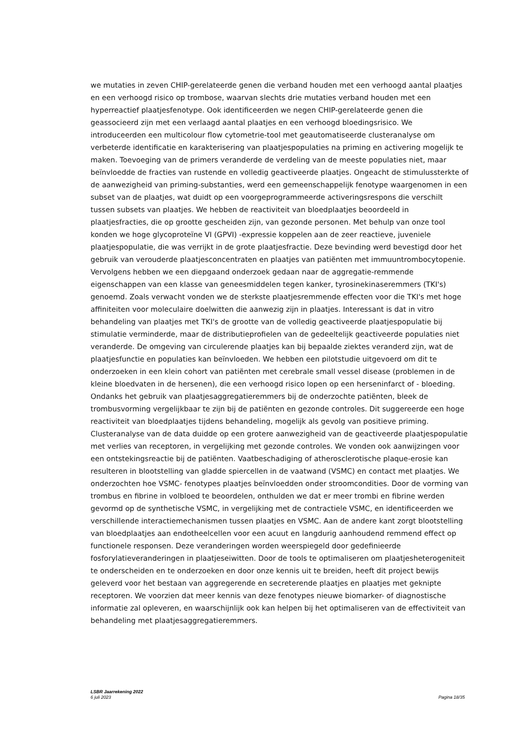we mutaties in zeven CHIP-gerelateerde genen die verband houden met een verhoogd aantal plaatjes en een verhoogd risico op trombose, waarvan slechts drie mutaties verband houden met een hyperreactief plaatjesfenotype. Ook identificeerden we negen CHIP-gerelateerde genen die geassocieerd zijn met een verlaagd aantal plaatjes en een verhoogd bloedingsrisico. We introduceerden een multicolour flow cytometrie-tool met geautomatiseerde clusteranalyse om verbeterde identificatie en karakterisering van plaatjespopulaties na priming en activering mogelijk te maken. Toevoeging van de primers veranderde de verdeling van de meeste populaties niet, maar beïnvloedde de fracties van rustende en volledig geactiveerde plaatjes. Ongeacht de stimulussterkte of de aanwezigheid van priming-substanties, werd een gemeenschappelijk fenotype waargenomen in een subset van de plaatjes, wat duidt op een voorgeprogrammeerde activeringsrespons die verschilt tussen subsets van plaatjes. We hebben de reactiviteit van bloedplaatjes beoordeeld in plaatjesfracties, die op grootte gescheiden zijn, van gezonde personen. Met behulp van onze tool konden we hoge glycoproteïne VI (GPVI) -expressie koppelen aan de zeer reactieve, juveniele plaatjespopulatie, die was verrijkt in de grote plaatjesfractie. Deze bevinding werd bevestigd door het gebruik van verouderde plaatjesconcentraten en plaatjes van patiënten met immuuntrombocytopenie. Vervolgens hebben we een diepgaand onderzoek gedaan naar de aggregatie-remmende eigenschappen van een klasse van geneesmiddelen tegen kanker, tyrosinekinaseremmers (TKI's) genoemd. Zoals verwacht vonden we de sterkste plaatjesremmende effecten voor die TKI's met hoge affiniteiten voor moleculaire doelwitten die aanwezig zijn in plaatjes. Interessant is dat in vitro behandeling van plaatjes met TKI's de grootte van de volledig geactiveerde plaatjespopulatie bij stimulatie verminderde, maar de distributieprofielen van de gedeeltelijk geactiveerde populaties niet veranderde. De omgeving van circulerende plaatjes kan bij bepaalde ziektes veranderd zijn, wat de plaatjesfunctie en populaties kan beïnvloeden. We hebben een pilotstudie uitgevoerd om dit te onderzoeken in een klein cohort van patiënten met cerebrale small vessel disease (problemen in de kleine bloedvaten in de hersenen), die een verhoogd risico lopen op een herseninfarct of - bloeding. Ondanks het gebruik van plaatjesaggregatieremmers bij de onderzochte patiënten, bleek de trombusvorming vergelijkbaar te zijn bij de patiënten en gezonde controles. Dit suggereerde een hoge reactiviteit van bloedplaatjes tijdens behandeling, mogelijk als gevolg van positieve priming. Clusteranalyse van de data duidde op een grotere aanwezigheid van de geactiveerde plaatjespopulatie met verlies van receptoren, in vergelijking met gezonde controles. We vonden ook aanwijzingen voor een ontstekingsreactie bij de patiënten. Vaatbeschadiging of atherosclerotische plaque-erosie kan resulteren in blootstelling van gladde spiercellen in de vaatwand (VSMC) en contact met plaatjes. We onderzochten hoe VSMC- fenotypes plaatjes beïnvloedden onder stroomcondities. Door de vorming van trombus en fibrine in volbloed te beoordelen, onthulden we dat er meer trombi en fibrine werden gevormd op de synthetische VSMC, in vergelijking met de contractiele VSMC, en identificeerden we verschillende interactiemechanismen tussen plaatjes en VSMC. Aan de andere kant zorgt blootstelling van bloedplaatjes aan endotheelcellen voor een acuut en langdurig aanhoudend remmend effect op functionele responsen. Deze veranderingen worden weerspiegeld door gedefinieerde fosforylatieveranderingen in plaatjeseiwitten. Door de tools te optimaliseren om plaatjesheterogeniteit te onderscheiden en te onderzoeken en door onze kennis uit te breiden, heeft dit project bewijs geleverd voor het bestaan van aggregerende en secreterende plaatjes en plaatjes met geknipte receptoren. We voorzien dat meer kennis van deze fenotypes nieuwe biomarker- of diagnostische informatie zal opleveren, en waarschijnlijk ook kan helpen bij het optimaliseren van de effectiviteit van behandeling met plaatjesaggregatieremmers.
LSBR Jaarrekening 2022
6 juli 2023 Pagina 18/35